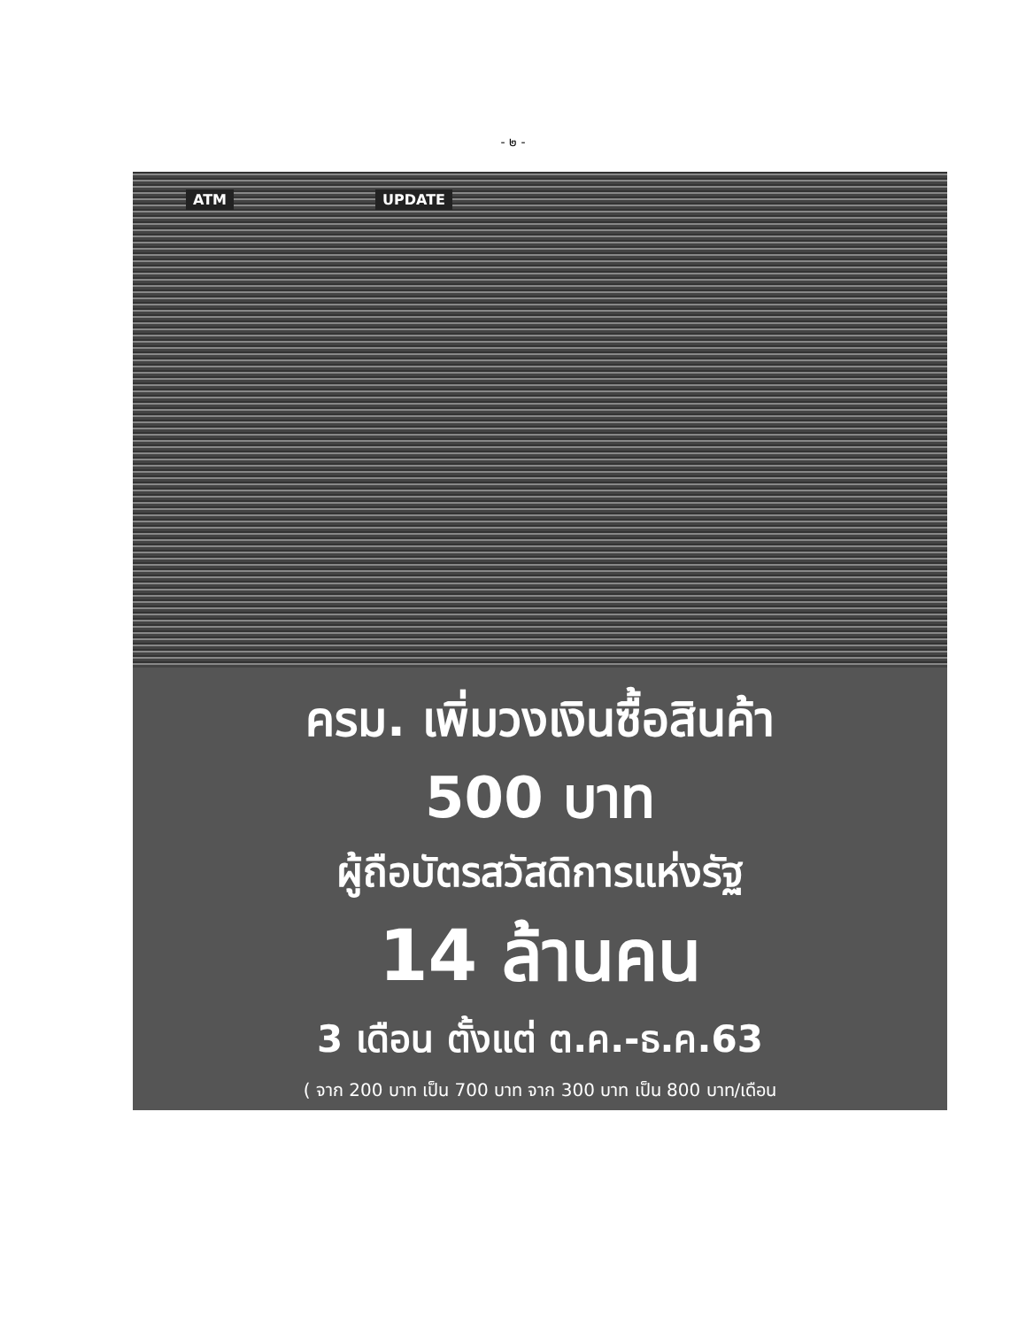- ๒ -
ATM UPDATE
ครม. เพิ่มวงเงินซื้อสินค้า
500 บาท
ผู้ถือบัตรสวัสดิการแห่งรัฐ
14 ล้านคน
3 เดือน ตั้งแต่ ต.ค.-ธ.ค.63
( จาก 200 บาท เป็น 700 บาท จาก 300 บาท เป็น 800 บาท/เดือน